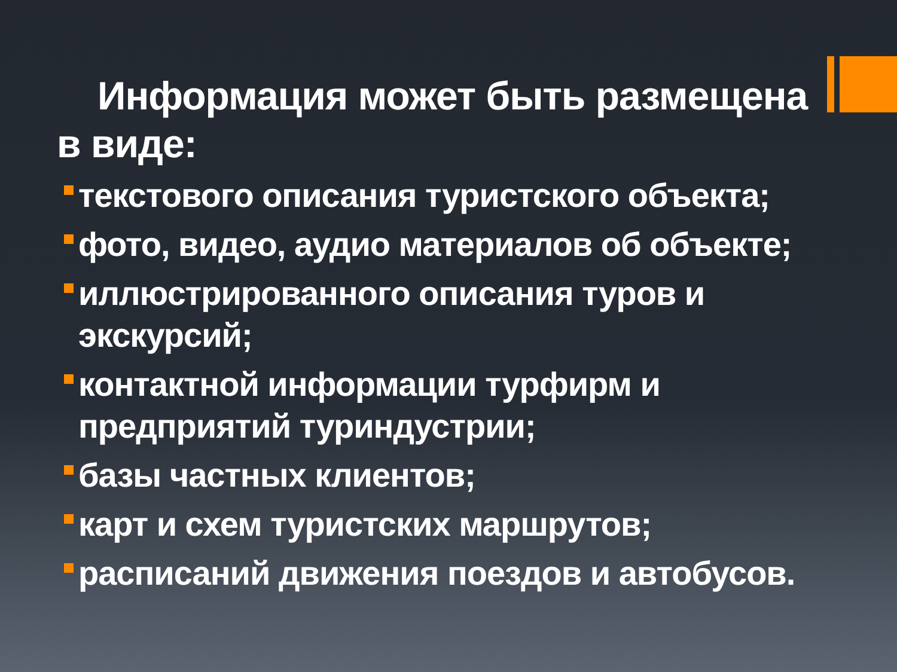Информация может быть размещена в виде:
текстового описания туристского объекта;
фото, видео, аудио материалов об объекте;
иллюстрированного описания туров и экскурсий;
контактной информации турфирм и предприятий туриндустрии;
базы частных клиентов;
карт и схем туристских маршрутов;
расписаний движения поездов и автобусов.